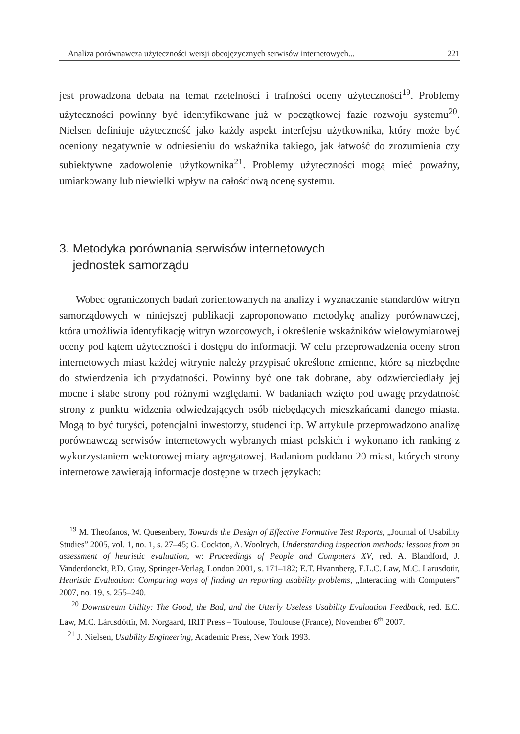Analiza porównawcza użyteczności wersji obcojęzycznych serwisów internetowych... 221
jest prowadzona debata na temat rzetelności i trafności oceny użyteczności<sup>19</sup>. Problemy użyteczności powinny być identyfikowane już w początkowej fazie rozwoju systemu<sup>20</sup>. Nielsen definiuje użyteczność jako każdy aspekt interfejsu użytkownika, który może być oceniony negatywnie w odniesieniu do wskaźnika takiego, jak łatwość do zrozumienia czy subiektywne zadowolenie użytkownika<sup>21</sup>. Problemy użyteczności mogą mieć poważny, umiarkowany lub niewielki wpływ na całościową ocenę systemu.
3. Metodyka porównania serwisów internetowych
jednostek samorządu
Wobec ograniczonych badań zorientowanych na analizy i wyznaczanie standardów witryn samorządowych w niniejszej publikacji zaproponowano metodykę analizy porównawczej, która umożliwia identyfikację witryn wzorcowych, i określenie wskaźników wielowymiarowej oceny pod kątem użyteczności i dostępu do informacji. W celu przeprowadzenia oceny stron internetowych miast każdej witrynie należy przypisać określone zmienne, które są niezbędne do stwierdzenia ich przydatności. Powinny być one tak dobrane, aby odzwierciedlały jej mocne i słabe strony pod różnymi względami. W badaniach wzięto pod uwagę przydatność strony z punktu widzenia odwiedzających osób niebędących mieszkańcami danego miasta. Mogą to być turyści, potencjalni inwestorzy, studenci itp. W artykule przeprowadzono analizę porównawczą serwisów internetowych wybranych miast polskich i wykonano ich ranking z wykorzystaniem wektorowej miary agregatowej. Badaniom poddano 20 miast, których strony internetowe zawierają informacje dostępne w trzech językach:
<sup>19</sup> M. Theofanos, W. Quesenbery, Towards the Design of Effective Formative Test Reports, „Journal of Usability Studies” 2005, vol. 1, no. 1, s. 27–45; G. Cockton, A. Woolrych, Understanding inspection methods: lessons from an assessment of heuristic evaluation, w: Proceedings of People and Computers XV, red. A. Blandford, J. Vanderdonckt, P.D. Gray, Springer-Verlag, London 2001, s. 171–182; E.T. Hvannberg, E.L.C. Law, M.C. Larusdotir, Heuristic Evaluation: Comparing ways of finding an reporting usability problems, „Interacting with Computers” 2007, no. 19, s. 255–240.
<sup>20</sup> Downstream Utility: The Good, the Bad, and the Utterly Useless Usability Evaluation Feedback, red. E.C. Law, M.C. Lárusdóttir, M. Norgaard, IRIT Press – Toulouse, Toulouse (France), November 6<sup>th</sup> 2007.
<sup>21</sup> J. Nielsen, Usability Engineering, Academic Press, New York 1993.